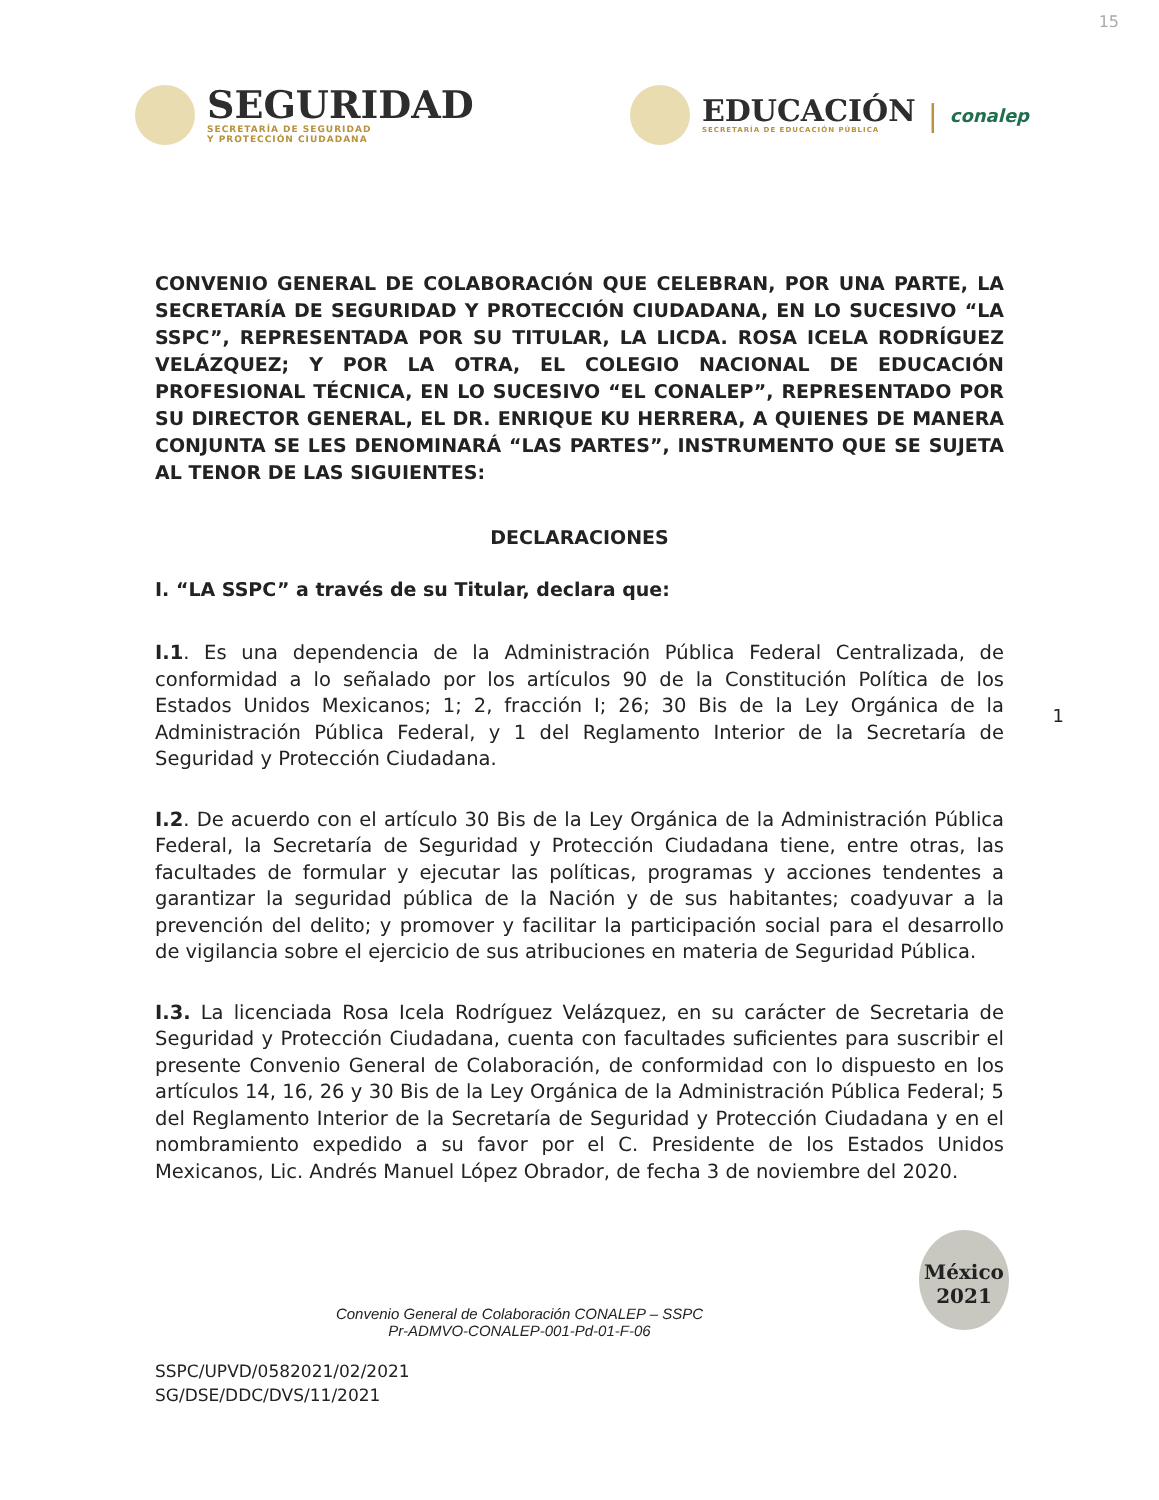15
SEGURIDAD
SECRETARÍA DE SEGURIDAD
Y PROTECCIÓN CIUDADANA
EDUCACIÓN
SECRETARÍA DE EDUCACIÓN PÚBLICA
| conalep
CONVENIO GENERAL DE COLABORACIÓN QUE CELEBRAN, POR UNA PARTE, LA SECRETARÍA DE SEGURIDAD Y PROTECCIÓN CIUDADANA, EN LO SUCESIVO “LA SSPC”, REPRESENTADA POR SU TITULAR, LA LICDA. ROSA ICELA RODRÍGUEZ VELÁZQUEZ; Y POR LA OTRA, EL COLEGIO NACIONAL DE EDUCACIÓN PROFESIONAL TÉCNICA, EN LO SUCESIVO “EL CONALEP”, REPRESENTADO POR SU DIRECTOR GENERAL, EL DR. ENRIQUE KU HERRERA, A QUIENES DE MANERA CONJUNTA SE LES DENOMINARÁ “LAS PARTES”, INSTRUMENTO QUE SE SUJETA AL TENOR DE LAS SIGUIENTES:
DECLARACIONES
I. “LA SSPC” a través de su Titular, declara que:
I.1. Es una dependencia de la Administración Pública Federal Centralizada, de conformidad a lo señalado por los artículos 90 de la Constitución Política de los Estados Unidos Mexicanos; 1; 2, fracción I; 26; 30 Bis de la Ley Orgánica de la Administración Pública Federal, y 1 del Reglamento Interior de la Secretaría de Seguridad y Protección Ciudadana.
I.2. De acuerdo con el artículo 30 Bis de la Ley Orgánica de la Administración Pública Federal, la Secretaría de Seguridad y Protección Ciudadana tiene, entre otras, las facultades de formular y ejecutar las políticas, programas y acciones tendentes a garantizar la seguridad pública de la Nación y de sus habitantes; coadyuvar a la prevención del delito; y promover y facilitar la participación social para el desarrollo de vigilancia sobre el ejercicio de sus atribuciones en materia de Seguridad Pública.
I.3. La licenciada Rosa Icela Rodríguez Velázquez, en su carácter de Secretaria de Seguridad y Protección Ciudadana, cuenta con facultades suficientes para suscribir el presente Convenio General de Colaboración, de conformidad con lo dispuesto en los artículos 14, 16, 26 y 30 Bis de la Ley Orgánica de la Administración Pública Federal; 5 del Reglamento Interior de la Secretaría de Seguridad y Protección Ciudadana y en el nombramiento expedido a su favor por el C. Presidente de los Estados Unidos Mexicanos, Lic. Andrés Manuel López Obrador, de fecha 3 de noviembre del 2020.
Convenio General de Colaboración CONALEP – SSPC
Pr-ADMVO-CONALEP-001-Pd-01-F-06
SSPC/UPVD/0582021/02/2021
SG/DSE/DDC/DVS/11/2021
1
México 2021